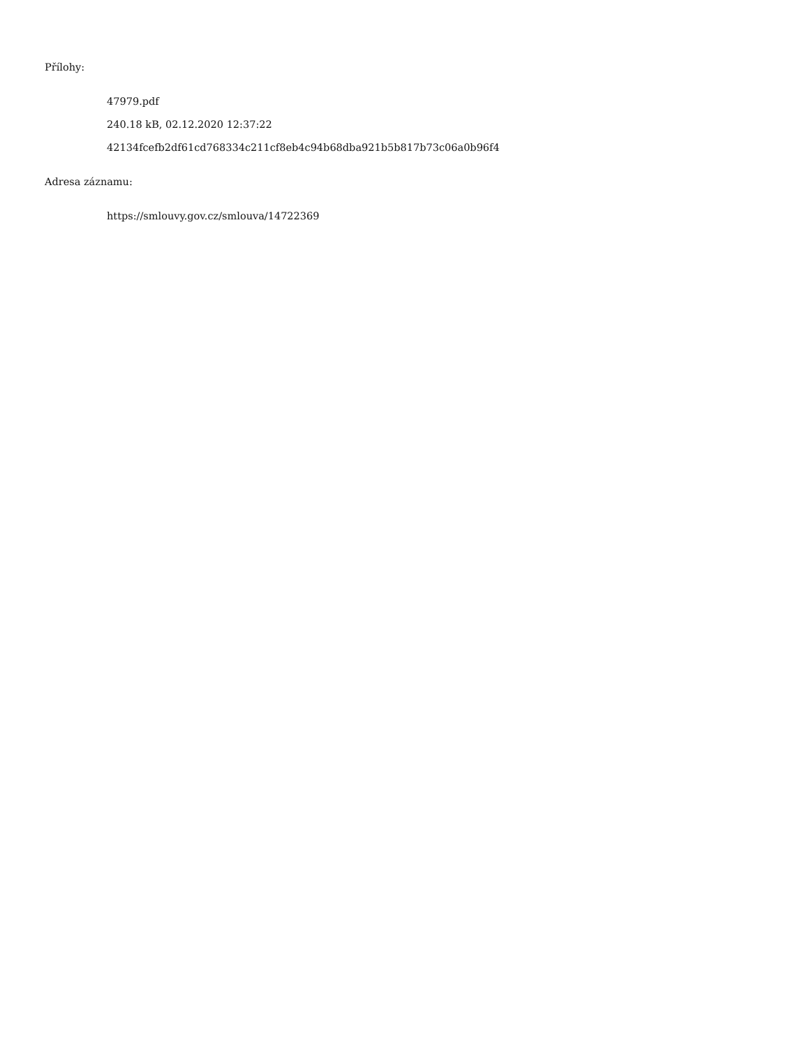Přílohy:
47979.pdf
240.18 kB, 02.12.2020 12:37:22
42134fcefb2df61cd768334c211cf8eb4c94b68dba921b5b817b73c06a0b96f4
Adresa záznamu:
https://smlouvy.gov.cz/smlouva/14722369